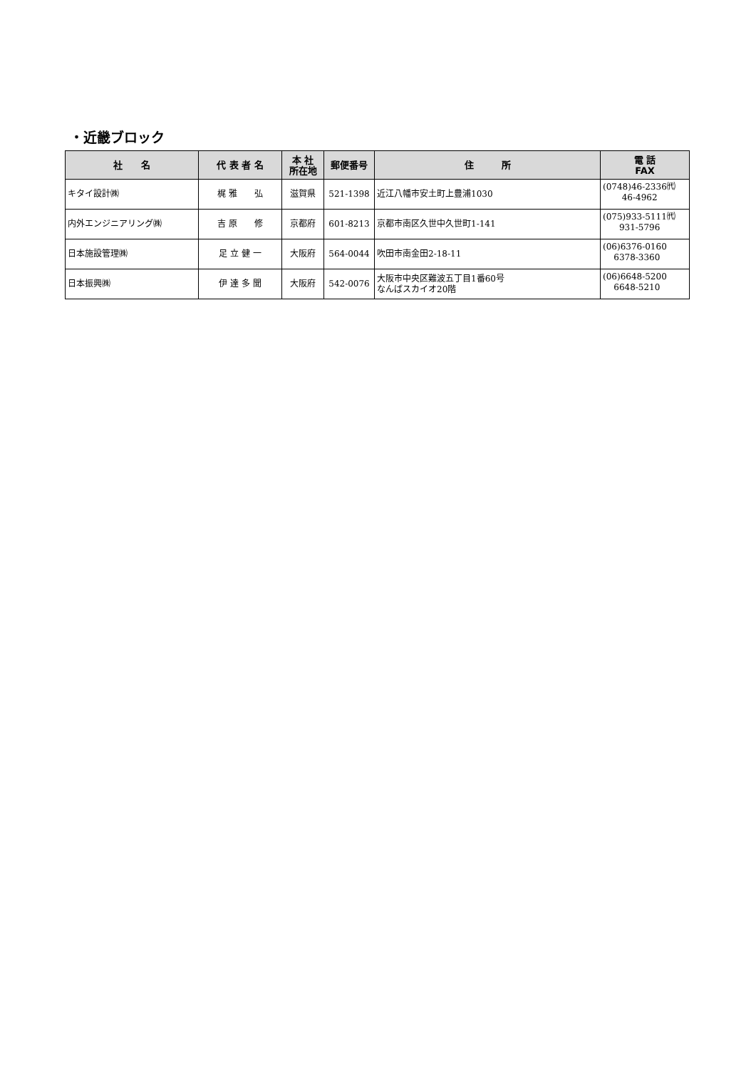・近畿ブロック
| 社 名 | 代 表 者 名 | 本 社 所在地 | 郵便番号 | 住 所 | 電 話 FAX |
| --- | --- | --- | --- | --- | --- |
| キタイ設計㈱ | 梶 雅 弘 | 滋賀県 | 521-1398 | 近江八幡市安土町上豊浦1030 | (0748)46-2336㈹ 46-4962 |
| 内外エンジニアリング㈱ | 吉 原 修 | 京都府 | 601-8213 | 京都市南区久世中久世町1-141 | (075)933-5111㈹ 931-5796 |
| 日本施設管理㈱ | 足 立 健 一 | 大阪府 | 564-0044 | 吹田市南金田2-18-11 | (06)6376-0160 6378-3360 |
| 日本振興㈱ | 伊 達 多 聞 | 大阪府 | 542-0076 | 大阪市中央区難波五丁目1番60号 なんばスカイオ20階 | (06)6648-5200 6648-5210 |